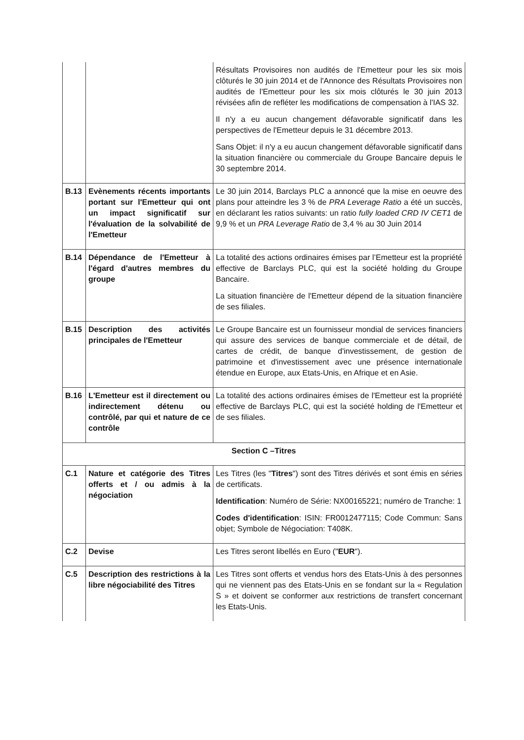| | | Résultats Provisoires non audités de l'Emetteur pour les six mois clôturés le 30 juin 2014 et de l'Annonce des Résultats Provisoires non audités de l'Emetteur pour les six mois clôturés le 30 juin 2013 révisées afin de refléter les modifications de compensation à l'IAS 32. Il n'y a eu aucun changement défavorable significatif dans les perspectives de l'Emetteur depuis le 31 décembre 2013. Sans Objet: il n'y a eu aucun changement défavorable significatif dans la situation financière ou commerciale du Groupe Bancaire depuis le 30 septembre 2014. |
| B.13 | Evènements récents importants portant sur l'Emetteur qui ont un impact significatif sur l'évaluation de la solvabilité de l'Emetteur | Le 30 juin 2014, Barclays PLC a annoncé que la mise en oeuvre des plans pour atteindre les 3 % de PRA Leverage Ratio a été un succès, en déclarant les ratios suivants: un ratio fully loaded CRD IV CET1 de 9,9 % et un PRA Leverage Ratio de 3,4 % au 30 Juin 2014 |
| B.14 | Dépendance de l'Emetteur à l'égard d'autres membres du groupe | La totalité des actions ordinaires émises par l’Emetteur est la propriété effective de Barclays PLC, qui est la société holding du Groupe Bancaire. La situation financière de l'Emetteur dépend de la situation financière de ses filiales. |
| B.15 | Description des activités principales de l'Emetteur | Le Groupe Bancaire est un fournisseur mondial de services financiers qui assure des services de banque commerciale et de détail, de cartes de crédit, de banque d'investissement, de gestion de patrimoine et d'investissement avec une présence internationale étendue en Europe, aux Etats-Unis, en Afrique et en Asie. |
| B.16 | L'Emetteur est il directement ou indirectement détenu ou contrôlé, par qui et nature de ce contrôle | La totalité des actions ordinaires émises de l'Emetteur est la propriété effective de Barclays PLC, qui est la société holding de l'Emetteur et de ses filiales. |
| Section C –Titres | | |
| C.1 | Nature et catégorie des Titres offerts et / ou admis à la négociation | Les Titres (les " Titres ") sont des Titres dérivés et sont émis en séries de certificats. Identification : Numéro de Série: NX00165221; numéro de Tranche: 1 Codes d'identification : ISIN: FR0012477115; Code Commun: Sans objet; Symbole de Négociation: T408K. |
| C.2 | Devise | Les Titres seront libellés en Euro (" EUR "). |
| C.5 | Description des restrictions à la libre négociabilité des Titres | Les Titres sont offerts et vendus hors des Etats-Unis à des personnes qui ne viennent pas des Etats-Unis en se fondant sur la « Regulation S » et doivent se conformer aux restrictions de transfert concernant les Etats-Unis. |